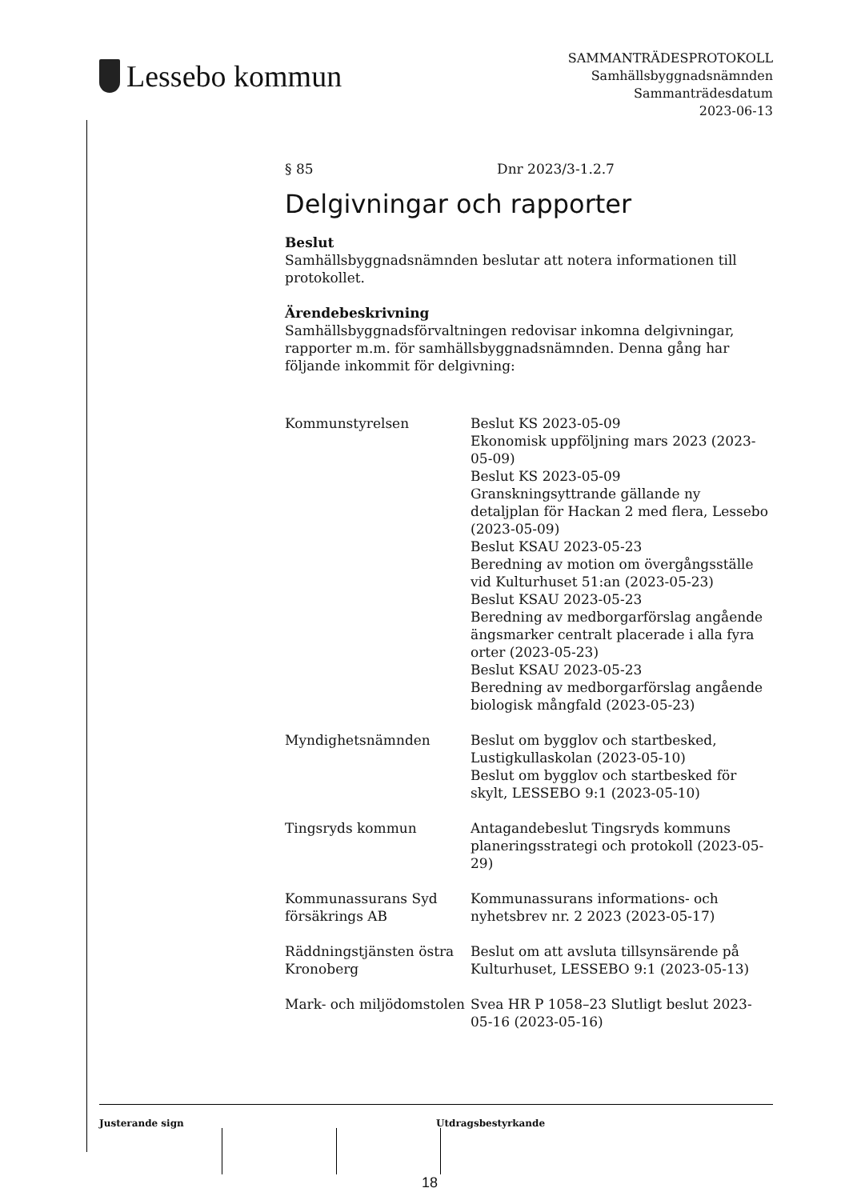Lessebo kommun
SAMMANTRÄDESPROTOKOLL
Samhällsbyggnadsnämnden
Sammanträdesdatum
2023-06-13
§ 85 Dnr 2023/3-1.2.7
Delgivningar och rapporter
Beslut
Samhällsbyggnadsnämnden beslutar att notera informationen till protokollet.
Ärendebeskrivning
Samhällsbyggnadsförvaltningen redovisar inkomna delgivningar, rapporter m.m. för samhällsbyggnadsnämnden. Denna gång har följande inkommit för delgivning:
| Kommunstyrelsen | Beslut KS 2023-05-09 Ekonomisk uppföljning mars 2023 (2023-05-09) Beslut KS 2023-05-09 Granskningsyttrande gällande ny detaljplan för Hackan 2 med flera, Lessebo (2023-05-09) Beslut KSAU 2023-05-23 Beredning av motion om övergångsställe vid Kulturhuset 51:an (2023-05-23) Beslut KSAU 2023-05-23 Beredning av medborgarförslag angående ängsmarker centralt placerade i alla fyra orter (2023-05-23) Beslut KSAU 2023-05-23 Beredning av medborgarförslag angående biologisk mångfald (2023-05-23) |
| Myndighetsnämnden | Beslut om bygglov och startbesked, Lustigkullaskolan (2023-05-10) Beslut om bygglov och startbesked för skylt, LESSEBO 9:1 (2023-05-10) |
| Tingsryds kommun | Antagandebeslut Tingsryds kommuns planeringsstrategi och protokoll (2023-05-29) |
| Kommunassurans Syd försäkrings AB | Kommunassurans informations- och nyhetsbrev nr. 2 2023 (2023-05-17) |
| Räddningstjänsten östra Kronoberg | Beslut om att avsluta tillsynsärende på Kulturhuset, LESSEBO 9:1 (2023-05-13) |
| Mark- och miljödomstolen | Svea HR P 1058–23 Slutligt beslut 2023-05-16 (2023-05-16) |
Justerande sign Utdragsbestyrkande
18